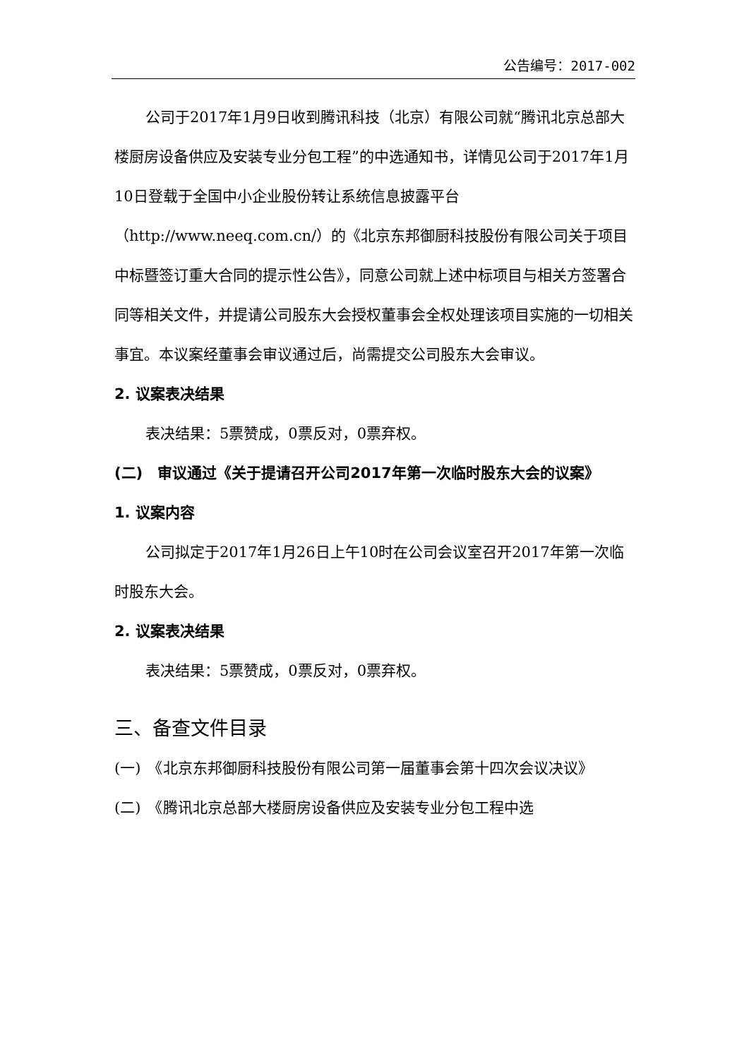公告编号：2017-002
公司于2017年1月9日收到腾讯科技（北京）有限公司就“腾讯北京总部大楼厨房设备供应及安装专业分包工程”的中选通知书，详情见公司于2017年1月10日登载于全国中小企业股份转让系统信息披露平台（http://www.neeq.com.cn/）的《北京东邦御厨科技股份有限公司关于项目中标暨签订重大合同的提示性公告》，同意公司就上述中标项目与相关方签署合同等相关文件，并提请公司股东大会授权董事会全权处理该项目实施的一切相关事宜。本议案经董事会审议通过后，尚需提交公司股东大会审议。
2. 议案表决结果
表决结果：5票赞成，0票反对，0票弃权。
(二)　审议通过《关于提请召开公司2017年第一次临时股东大会的议案》
1. 议案内容
公司拟定于2017年1月26日上午10时在公司会议室召开2017年第一次临时股东大会。
2. 议案表决结果
表决结果：5票赞成，0票反对，0票弃权。
三、备查文件目录
(一)　《北京东邦御厨科技股份有限公司第一届董事会第十四次会议决议》
(二)　《腾讯北京总部大楼厨房设备供应及安装专业分包工程中选